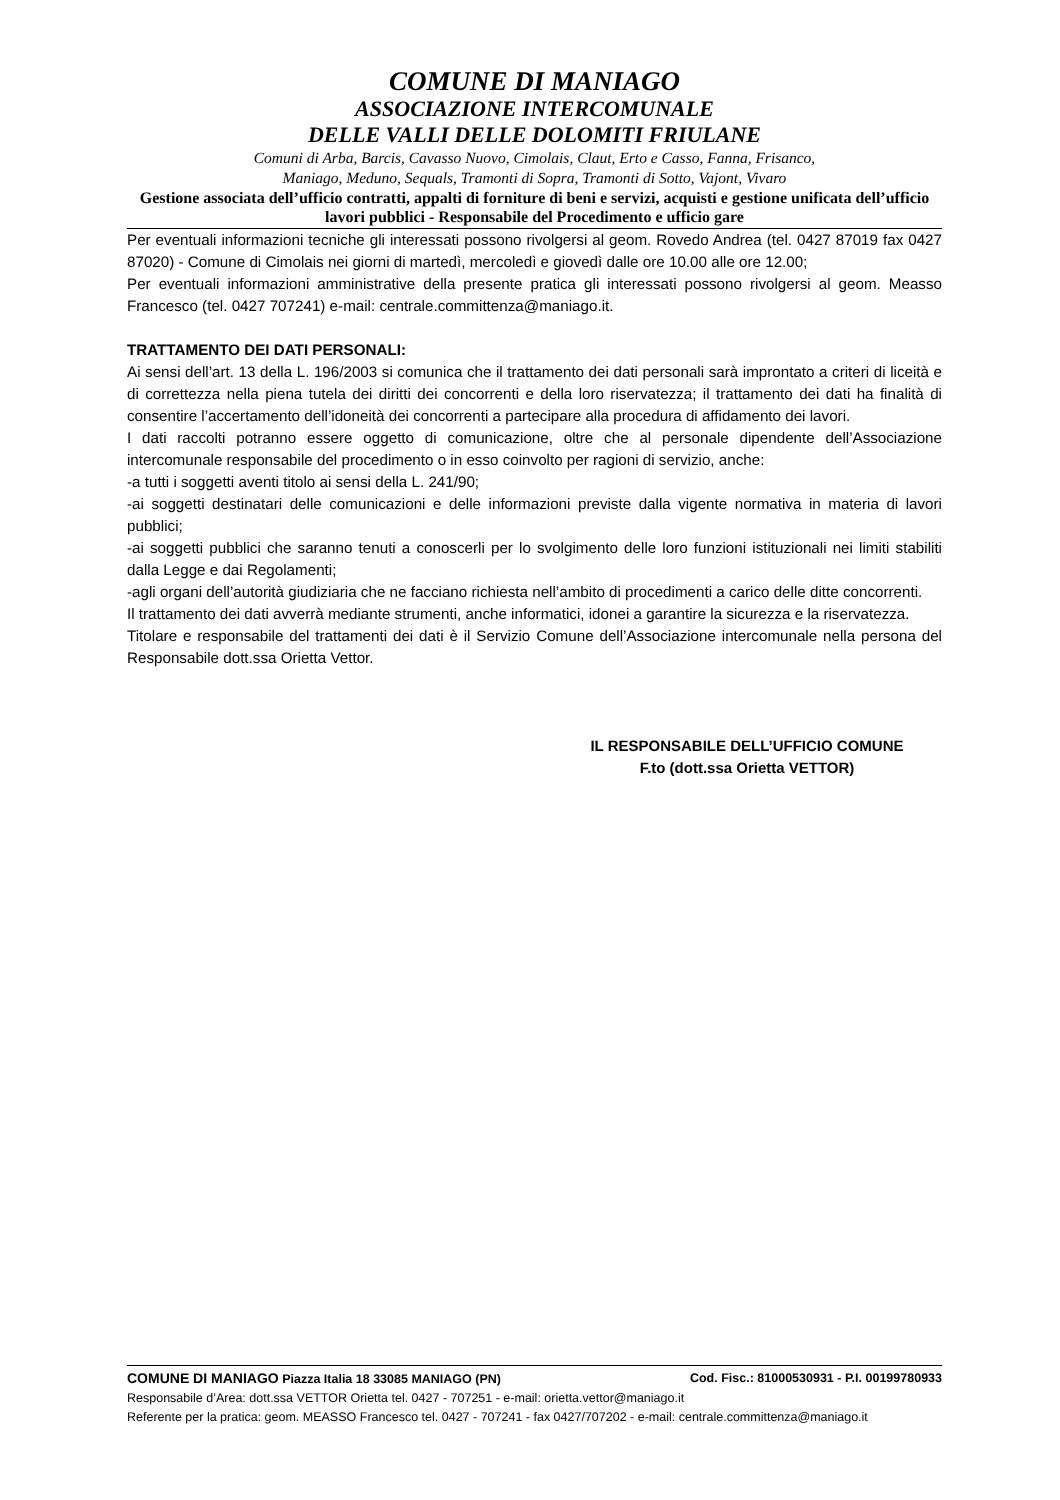COMUNE DI MANIAGO
ASSOCIAZIONE INTERCOMUNALE
DELLE VALLI DELLE DOLOMITI FRIULANE
Comuni di Arba, Barcis, Cavasso Nuovo, Cimolais, Claut, Erto e Casso, Fanna, Frisanco,
Maniago, Meduno, Sequals, Tramonti di Sopra, Tramonti di Sotto, Vajont, Vivaro
Gestione associata dell’ufficio contratti, appalti di forniture di beni e servizi, acquisti e gestione unificata dell’ufficio lavori pubblici - Responsabile del Procedimento e ufficio gare
Per eventuali informazioni tecniche gli interessati possono rivolgersi al geom. Rovedo Andrea (tel. 0427 87019 fax 0427 87020) - Comune di Cimolais nei giorni di martedì, mercoledì e giovedì dalle ore 10.00 alle ore 12.00;
Per eventuali informazioni amministrative della presente pratica gli interessati possono rivolgersi al geom. Measso Francesco (tel. 0427 707241) e-mail: centrale.committenza@maniago.it.
TRATTAMENTO DEI DATI PERSONALI:
Ai sensi dell’art. 13 della L. 196/2003 si comunica che il trattamento dei dati personali sarà improntato a criteri di liceità e di correttezza nella piena tutela dei diritti dei concorrenti e della loro riservatezza; il trattamento dei dati ha finalità di consentire l’accertamento dell’idoneità dei concorrenti a partecipare alla procedura di affidamento dei lavori.
I dati raccolti potranno essere oggetto di comunicazione, oltre che al personale dipendente dell’Associazione intercomunale responsabile del procedimento o in esso coinvolto per ragioni di servizio, anche:
-a tutti i soggetti aventi titolo ai sensi della L. 241/90;
-ai soggetti destinatari delle comunicazioni e delle informazioni previste dalla vigente normativa in materia di lavori pubblici;
-ai soggetti pubblici che saranno tenuti a conoscerli per lo svolgimento delle loro funzioni istituzionali nei limiti stabiliti dalla Legge e dai Regolamenti;
-agli organi dell’autorità giudiziaria che ne facciano richiesta nell’ambito di procedimenti a carico delle ditte concorrenti.
Il trattamento dei dati avverrà mediante strumenti, anche informatici, idonei a garantire la sicurezza e la riservatezza.
Titolare e responsabile del trattamenti dei dati è il Servizio Comune dell’Associazione intercomunale nella persona del Responsabile dott.ssa Orietta Vettor.
IL RESPONSABILE DELL’UFFICIO COMUNE
F.to (dott.ssa Orietta VETTOR)
COMUNE DI MANIAGO Piazza Italia 18 33085 MANIAGO (PN) Cod. Fisc.: 81000530931 - P.I. 00199780933
Responsabile d’Area: dott.ssa VETTOR Orietta tel. 0427 - 707251 - e-mail: orietta.vettor@maniago.it
Referente per la pratica: geom. MEASSO Francesco tel. 0427 - 707241 - fax 0427/707202 - e-mail: centrale.committenza@maniago.it